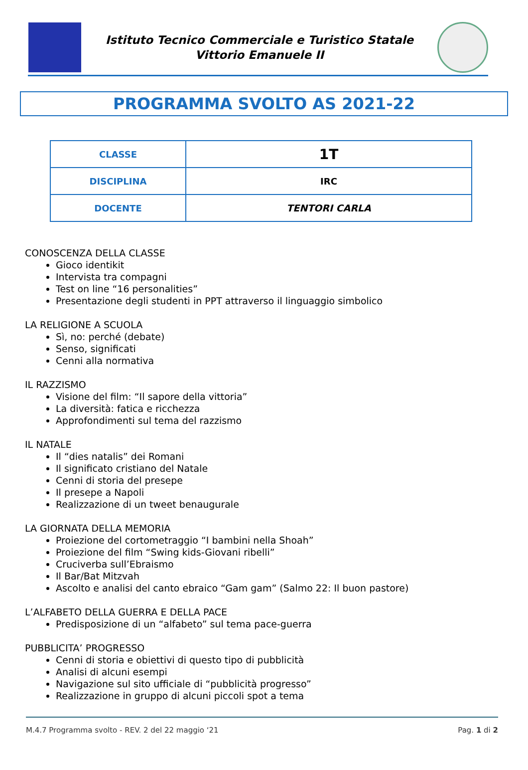Istituto Tecnico Commerciale e Turistico Statale
Vittorio Emanuele II
PROGRAMMA SVOLTO AS 2021-22
| CLASSE | 1T |
| DISCIPLINA | IRC |
| DOCENTE | TENTORI CARLA |
CONOSCENZA DELLA CLASSE
Gioco identikit
Intervista tra compagni
Test on line “16 personalities”
Presentazione degli studenti in PPT attraverso il linguaggio simbolico
LA RELIGIONE A SCUOLA
Sì, no: perché (debate)
Senso, significati
Cenni alla normativa
IL RAZZISMO
Visione del film: “Il sapore della vittoria”
La diversità: fatica e ricchezza
Approfondimenti sul tema del razzismo
IL NATALE
Il “dies natalis” dei Romani
Il significato cristiano del Natale
Cenni di storia del presepe
Il presepe a Napoli
Realizzazione di un tweet benaugurale
LA GIORNATA DELLA MEMORIA
Proiezione del cortometraggio “I bambini nella Shoah”
Proiezione del film “Swing kids-Giovani ribelli”
Cruciverba sull’Ebraismo
Il Bar/Bat Mitzvah
Ascolto e analisi del canto ebraico “Gam gam” (Salmo 22: Il buon pastore)
L’ALFABETO DELLA GUERRA E DELLA PACE
Predisposizione di un “alfabeto” sul tema pace-guerra
PUBBLICITA’ PROGRESSO
Cenni di storia e obiettivi di questo tipo di pubblicità
Analisi di alcuni esempi
Navigazione sul sito ufficiale di “pubblicità progresso”
Realizzazione in gruppo di alcuni piccoli spot a tema
M.4.7 Programma svolto - REV. 2 del 22 maggio ‘21 Pag. 1 di 2